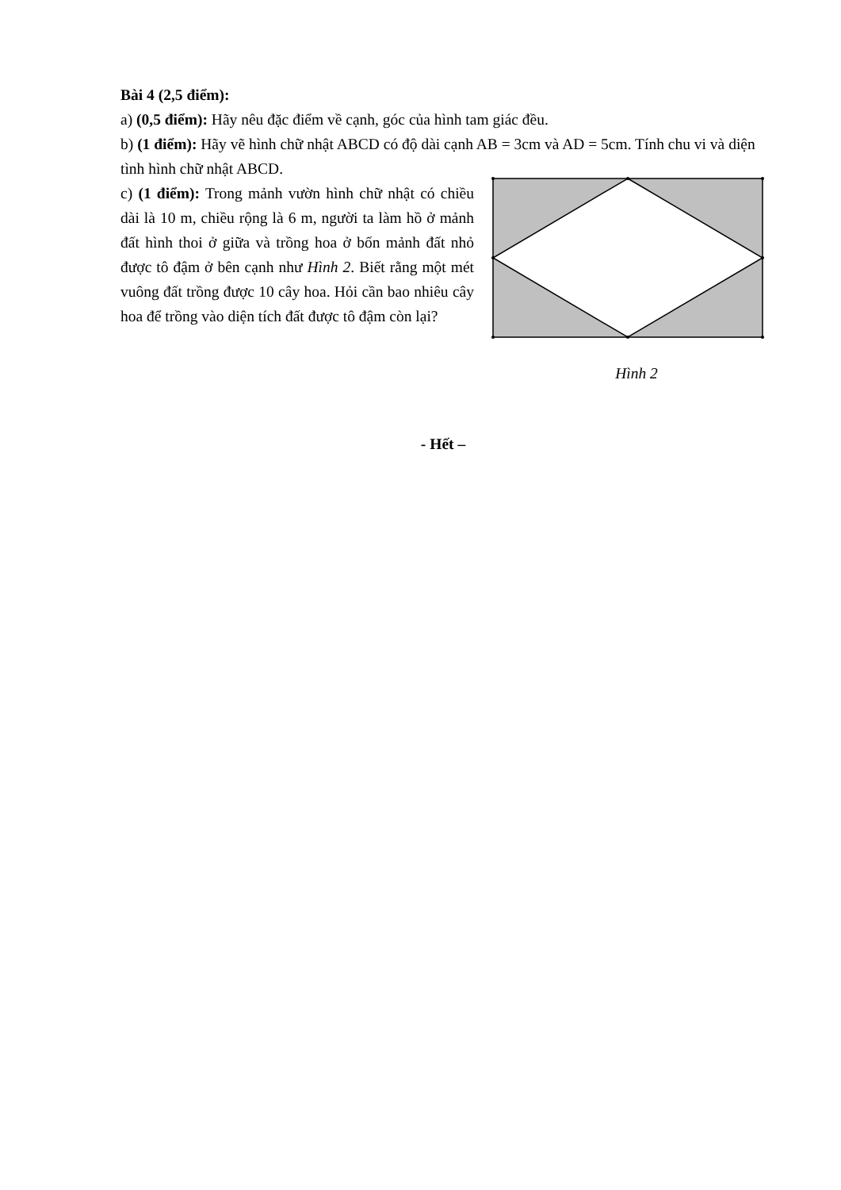Bài 4 (2,5 điểm):
a) (0,5 điểm): Hãy nêu đặc điểm về cạnh, góc của hình tam giác đều.
b) (1 điểm): Hãy vẽ hình chữ nhật ABCD có độ dài cạnh AB = 3cm và AD = 5cm. Tính chu vi và diện tình hình chữ nhật ABCD.
c) (1 điểm): Trong mảnh vườn hình chữ nhật có chiều dài là 10 m, chiều rộng là 6 m, người ta làm hồ ở mảnh đất hình thoi ở giữa và trồng hoa ở bốn mảnh đất nhỏ được tô đậm ở bên cạnh như Hình 2. Biết rằng một mét vuông đất trồng được 10 cây hoa. Hỏi cần bao nhiêu cây hoa để trồng vào diện tích đất được tô đậm còn lại?
Hình 2
- Hết –